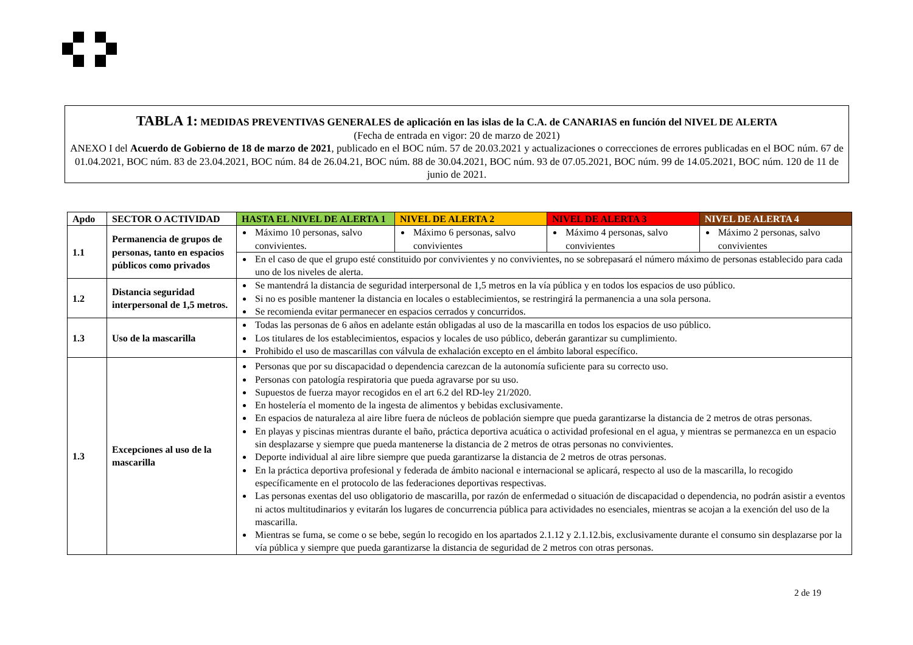TABLA 1: MEDIDAS PREVENTIVAS GENERALES de aplicación en las islas de la C.A. de CANARIAS en función del NIVEL DE ALERTA
(Fecha de entrada en vigor: 20 de marzo de 2021)
ANEXO I del Acuerdo de Gobierno de 18 de marzo de 2021, publicado en el BOC núm. 57 de 20.03.2021 y actualizaciones o correcciones de errores publicadas en el BOC núm. 67 de 01.04.2021, BOC núm. 83 de 23.04.2021, BOC núm. 84 de 26.04.21, BOC núm. 88 de 30.04.2021, BOC núm. 93 de 07.05.2021, BOC núm. 99 de 14.05.2021, BOC núm. 120 de 11 de junio de 2021.
| Apdo | SECTOR O ACTIVIDAD | HASTA EL NIVEL DE ALERTA 1 | NIVEL DE ALERTA 2 | NIVEL DE ALERTA 3 | NIVEL DE ALERTA 4 |
| --- | --- | --- | --- | --- | --- |
| 1.1 | Permanencia de grupos de personas, tanto en espacios públicos como privados | Máximo 10 personas, salvo convivientes. | Máximo 6 personas, salvo convivientes | Máximo 4 personas, salvo convivientes | Máximo 2 personas, salvo convivientes |
| | | En el caso de que el grupo esté constituido por convivientes y no convivientes, no se sobrepasará el número máximo de personas establecido para cada uno de los niveles de alerta. | | | |
| 1.2 | Distancia seguridad interpersonal de 1,5 metros. | Se mantendrá la distancia de seguridad interpersonal de 1,5 metros en la vía pública y en todos los espacios de uso público. Si no es posible mantener la distancia en locales o establecimientos, se restringirá la permanencia a una sola persona. Se recomienda evitar permanecer en espacios cerrados y concurridos. | | | |
| 1.3 | Uso de la mascarilla | Todas las personas de 6 años en adelante están obligadas al uso de la mascarilla en todos los espacios de uso público. Los titulares de los establecimientos, espacios y locales de uso público, deberán garantizar su cumplimiento. Prohibido el uso de mascarillas con válvula de exhalación excepto en el ámbito laboral específico. | | | |
| 1.3 | Excepciones al uso de la mascarilla | Personas que por su discapacidad o dependencia carezcan de la autonomía suficiente para su correcto uso. Personas con patología respiratoria que pueda agravarse por su uso. Supuestos de fuerza mayor recogidos en el art 6.2 del RD-ley 21/2020. En hostelería el momento de la ingesta de alimentos y bebidas exclusivamente. En espacios de naturaleza al aire libre fuera de núcleos de población siempre que pueda garantizarse la distancia de 2 metros de otras personas. En playas y piscinas mientras durante el baño, práctica deportiva acuática o actividad profesional en el agua, y mientras se permanezca en un espacio sin desplazarse y siempre que pueda mantenerse la distancia de 2 metros de otras personas no convivientes. Deporte individual al aire libre siempre que pueda garantizarse la distancia de 2 metros de otras personas. En la práctica deportiva profesional y federada de ámbito nacional e internacional se aplicará, respecto al uso de la mascarilla, lo recogido específicamente en el protocolo de las federaciones deportivas respectivas. Las personas exentas del uso obligatorio de mascarilla, por razón de enfermedad o situación de discapacidad o dependencia, no podrán asistir a eventos ni actos multitudinarios y evitarán los lugares de concurrencia pública para actividades no esenciales, mientras se acojan a la exención del uso de la mascarilla. Mientras se fuma, se come o se bebe, según lo recogido en los apartados 2.1.12 y 2.1.12.bis, exclusivamente durante el consumo sin desplazarse por la vía pública y siempre que pueda garantizarse la distancia de seguridad de 2 metros con otras personas. | | | |
2 de 19